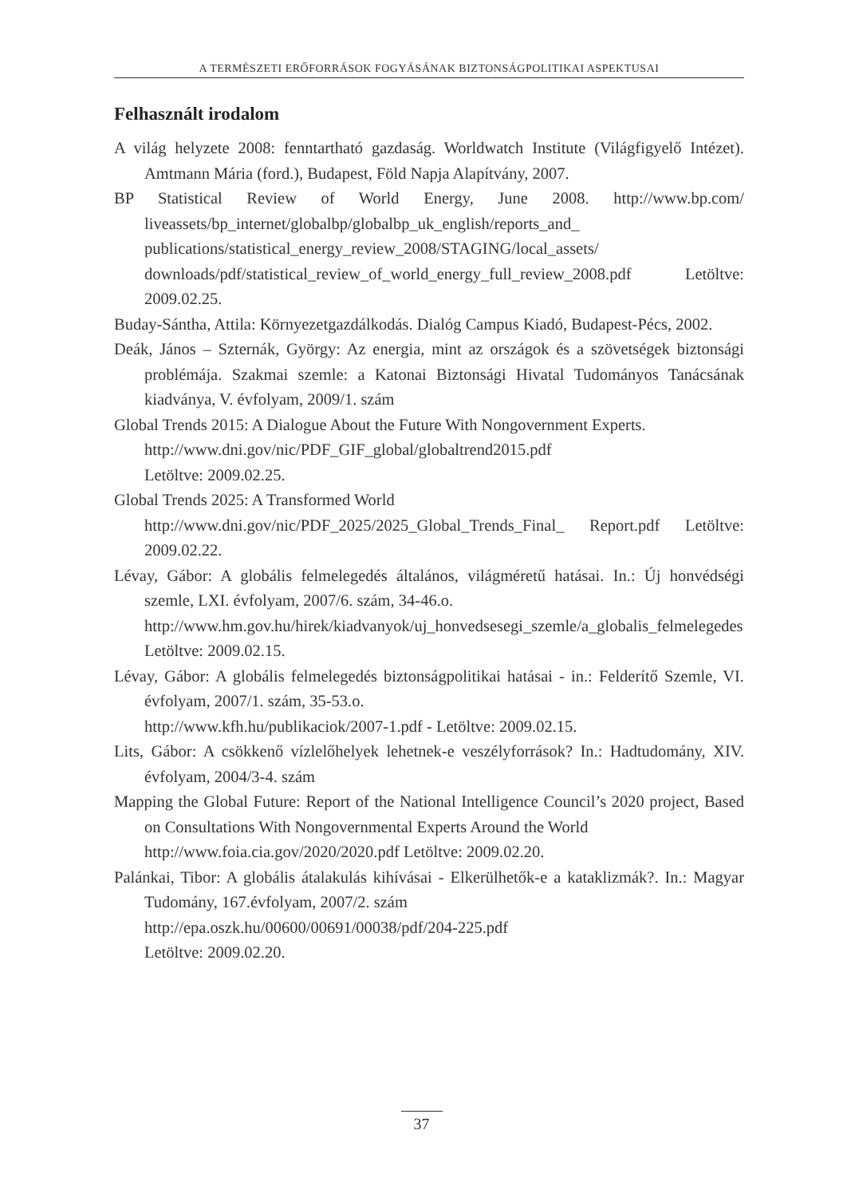A TERMÉSZETI ERŐFORRÁSOK FOGYÁSÁNAK BIZTONSÁGPOLITIKAI ASPEKTUSAI
Felhasznált irodalom
A világ helyzete 2008: fenntartható gazdaság. Worldwatch Institute (Világfigyelő Intézet). Amtmann Mária (ford.), Budapest, Föld Napja Alapítvány, 2007.
BP Statistical Review of World Energy, June 2008. http://www.bp.com/ liveassets/bp_internet/globalbp/globalbp_uk_english/reports_and_ publications/statistical_energy_review_2008/STAGING/local_assets/ downloads/pdf/statistical_review_of_world_energy_full_review_2008.pdf Letöltve: 2009.02.25.
Buday-Sántha, Attila: Környezetgazdálkodás. Dialóg Campus Kiadó, Budapest-Pécs, 2002.
Deák, János – Szternák, György: Az energia, mint az országok és a szövetségek biztonsági problémája. Szakmai szemle: a Katonai Biztonsági Hivatal Tudományos Tanácsának kiadványa, V. évfolyam, 2009/1. szám
Global Trends 2015: A Dialogue About the Future With Nongovernment Experts.
http://www.dni.gov/nic/PDF_GIF_global/globaltrend2015.pdf
Letöltve: 2009.02.25.
Global Trends 2025: A Transformed World
http://www.dni.gov/nic/PDF_2025/2025_Global_Trends_Final_ Report.pdf Letöltve: 2009.02.22.
Lévay, Gábor: A globális felmelegedés általános, világméretű hatásai. In.: Új honvédségi szemle, LXI. évfolyam, 2007/6. szám, 34-46.o.
http://www.hm.gov.hu/hirek/kiadvanyok/uj_honvedsesegi_szemle/a_globalis_felmelegedes Letöltve: 2009.02.15.
Lévay, Gábor: A globális felmelegedés biztonságpolitikai hatásai - in.: Felderítő Szemle, VI. évfolyam, 2007/1. szám, 35-53.o.
http://www.kfh.hu/publikaciok/2007-1.pdf - Letöltve: 2009.02.15.
Lits, Gábor: A csökkenő vízlelőhelyek lehetnek-e veszélyforrások? In.: Hadtudomány, XIV. évfolyam, 2004/3-4. szám
Mapping the Global Future: Report of the National Intelligence Council’s 2020 project, Based on Consultations With Nongovernmental Experts Around the World
http://www.foia.cia.gov/2020/2020.pdf Letöltve: 2009.02.20.
Palánkai, Tibor: A globális átalakulás kihívásai - Elkerülhetők-e a kataklizmák?. In.: Magyar Tudomány, 167.évfolyam, 2007/2. szám
http://epa.oszk.hu/00600/00691/00038/pdf/204-225.pdf
Letöltve: 2009.02.20.
37